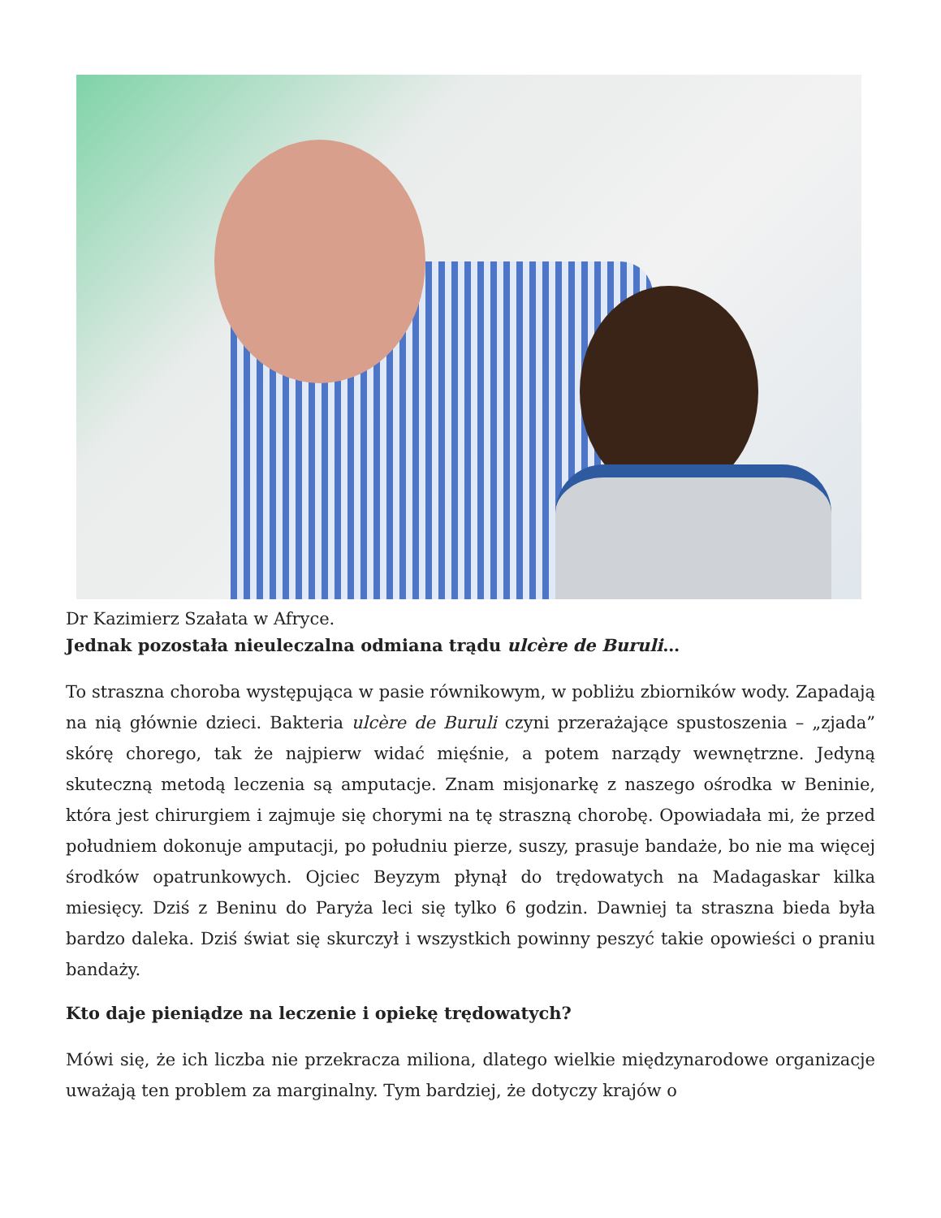Dr Kazimierz Szałata w Afryce.
Jednak pozostała nieuleczalna odmiana trądu ulcère de Buruli…
To straszna choroba występująca w pasie równikowym, w pobliżu zbiorników wody. Zapadają na nią głównie dzieci. Bakteria ulcère de Buruli czyni przerażające spustoszenia – „zjada” skórę chorego, tak że najpierw widać mięśnie, a potem narządy wewnętrzne. Jedyną skuteczną metodą leczenia są amputacje. Znam misjonarkę z naszego ośrodka w Beninie, która jest chirurgiem i zajmuje się chorymi na tę straszną chorobę. Opowiadała mi, że przed południem dokonuje amputacji, po południu pierze, suszy, prasuje bandaże, bo nie ma więcej środków opatrunkowych. Ojciec Beyzym płynął do trędowatych na Madagaskar kilka miesięcy. Dziś z Beninu do Paryża leci się tylko 6 godzin. Dawniej ta straszna bieda była bardzo daleka. Dziś świat się skurczył i wszystkich powinny peszyć takie opowieści o praniu bandaży.
Kto daje pieniądze na leczenie i opiekę trędowatych?
Mówi się, że ich liczba nie przekracza miliona, dlatego wielkie międzynarodowe organizacje uważają ten problem za marginalny. Tym bardziej, że dotyczy krajów o